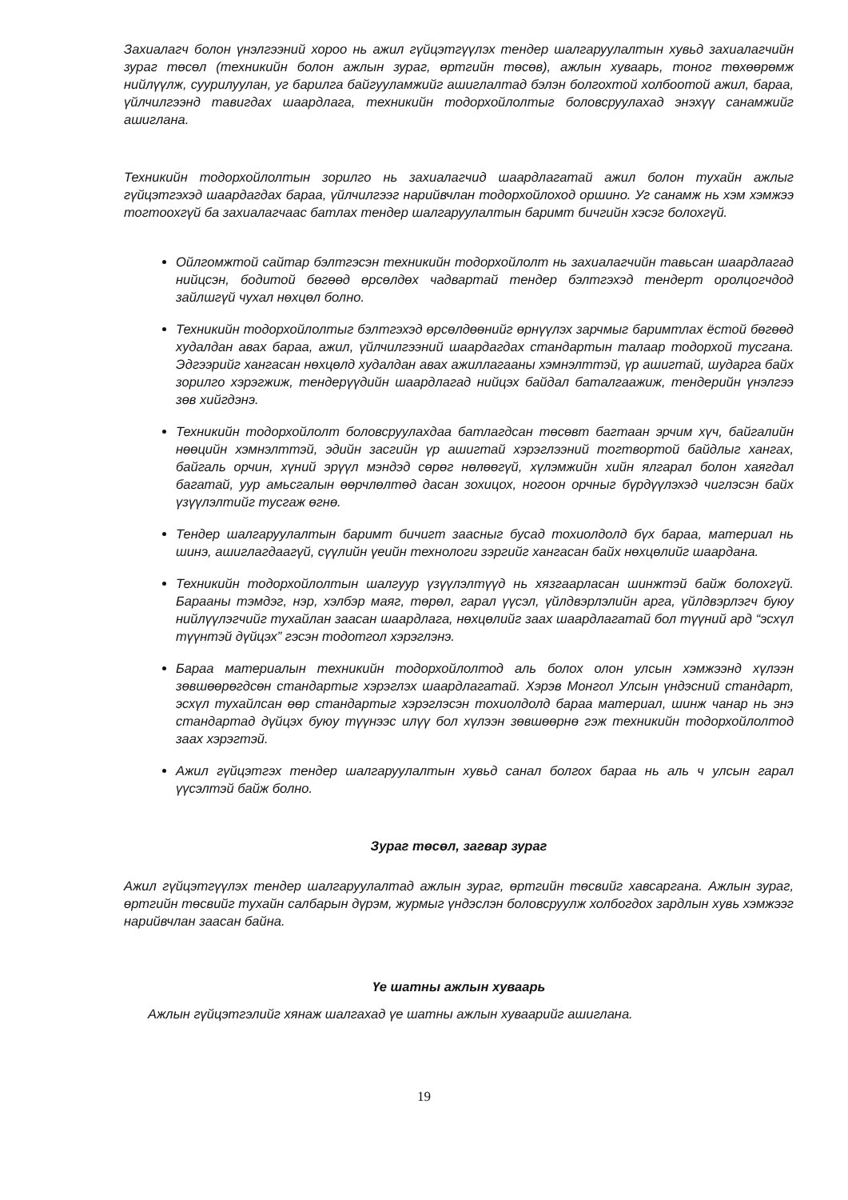Захиалагч болон үнэлгээний хороо нь ажил гүйцэтгүүлэх тендер шалгаруулалтын хувьд захиалагчийн зураг төсөл (техникийн болон ажлын зураг, өртгийн төсөв), ажлын хуваарь, тоног төхөөрөмж нийлүүлж, суурилуулан, уг барилга байгууламжийг ашиглалтад бэлэн болгохтой холбоотой ажил, бараа, үйлчилгээнд тавигдах шаардлага, техникийн тодорхойлолтыг боловсруулахад энэхүү санамжийг ашиглана.
Техникийн тодорхойлолтын зорилго нь захиалагчид шаардлагатай ажил болон тухайн ажлыг гүйцэтгэхэд шаардагдах бараа, үйлчилгээг нарийвчлан тодорхойлоход оршино. Уг санамж нь хэм хэмжээ тогтоохгүй ба захиалагчаас батлах тендер шалгаруулалтын баримт бичгийн хэсэг болохгүй.
Ойлгомжтой сайтар бэлтгэсэн техникийн тодорхойлолт нь захиалагчийн тавьсан шаардлагад нийцсэн, бодитой бөгөөд өрсөлдөх чадвартай тендер бэлтгэхэд тендерт оролцогчдод зайлшгүй чухал нөхцөл болно.
Техникийн тодорхойлолтыг бэлтгэхэд өрсөлдөөнийг өрнүүлэх зарчмыг баримтлах ёстой бөгөөд худалдан авах бараа, ажил, үйлчилгээний шаардагдах стандартын талаар тодорхой тусгана. Эдгээрийг хангасан нөхцөлд худалдан авах ажиллагааны хэмнэлттэй, үр ашигтай, шударга байх зорилго хэрэгжиж, тендерүүдийн шаардлагад нийцэх байдал баталгаажиж, тендерийн үнэлгээ зөв хийгдэнэ.
Техникийн тодорхойлолт боловсруулахдаа батлагдсан төсөвт багтаан эрчим хүч, байгалийн нөөцийн хэмнэлттэй, эдийн засгийн үр ашигтай хэрэглээний тогтвортой байдлыг хангах, байгаль орчин, хүний эрүүл мэндэд сөрөг нөлөөгүй, хүлэмжийн хийн ялгарал болон хаягдал багатай, уур амьсгалын өөрчлөлтөд дасан зохицох, ногоон орчныг бүрдүүлэхэд чиглэсэн байх үзүүлэлтийг тусгаж өгнө.
Тендер шалгаруулалтын баримт бичигт заасныг бусад тохиолдолд бүх бараа, материал нь шинэ, ашиглагдаагүй, сүүлийн үеийн технологи зэргийг хангасан байх нөхцөлийг шаардана.
Техникийн тодорхойлолтын шалгуур үзүүлэлтүүд нь хязгаарласан шинжтэй байж болохгүй. Барааны тэмдэг, нэр, хэлбэр маяг, төрөл, гарал үүсэл, үйлдвэрлэлийн арга, үйлдвэрлэгч буюу нийлүүлэгчийг тухайлан заасан шаардлага, нөхцөлийг заах шаардлагатай бол түүний ард “эсхүл түүнтэй дүйцэх” гэсэн тодотгол хэрэглэнэ.
Бараа материалын техникийн тодорхойлолтод аль болох олон улсын хэмжээнд хүлээн зөвшөөрөгдсөн стандартыг хэрэглэх шаардлагатай. Хэрэв Монгол Улсын үндэсний стандарт, эсхүл тухайлсан өөр стандартыг хэрэглэсэн тохиолдолд бараа материал, шинж чанар нь энэ стандартад дүйцэх буюу түүнээс илүү бол хүлээн зөвшөөрнө гэж техникийн тодорхойлолтод заах хэрэгтэй.
Ажил гүйцэтгэх тендер шалгаруулалтын хувьд санал болгох бараа нь аль ч улсын гарал үүсэлтэй байж болно.
Зураг төсөл, загвар зураг
Ажил гүйцэтгүүлэх тендер шалгаруулалтад ажлын зураг, өртгийн төсвийг хавсаргана. Ажлын зураг, өртгийн төсвийг тухайн салбарын дүрэм, журмыг үндэслэн боловсруулж холбогдох зардлын хувь хэмжээг нарийвчлан заасан байна.
Үе шатны ажлын хуваарь
Ажлын гүйцэтгэлийг хянаж шалгахад үе шатны ажлын хуваарийг ашиглана.
19